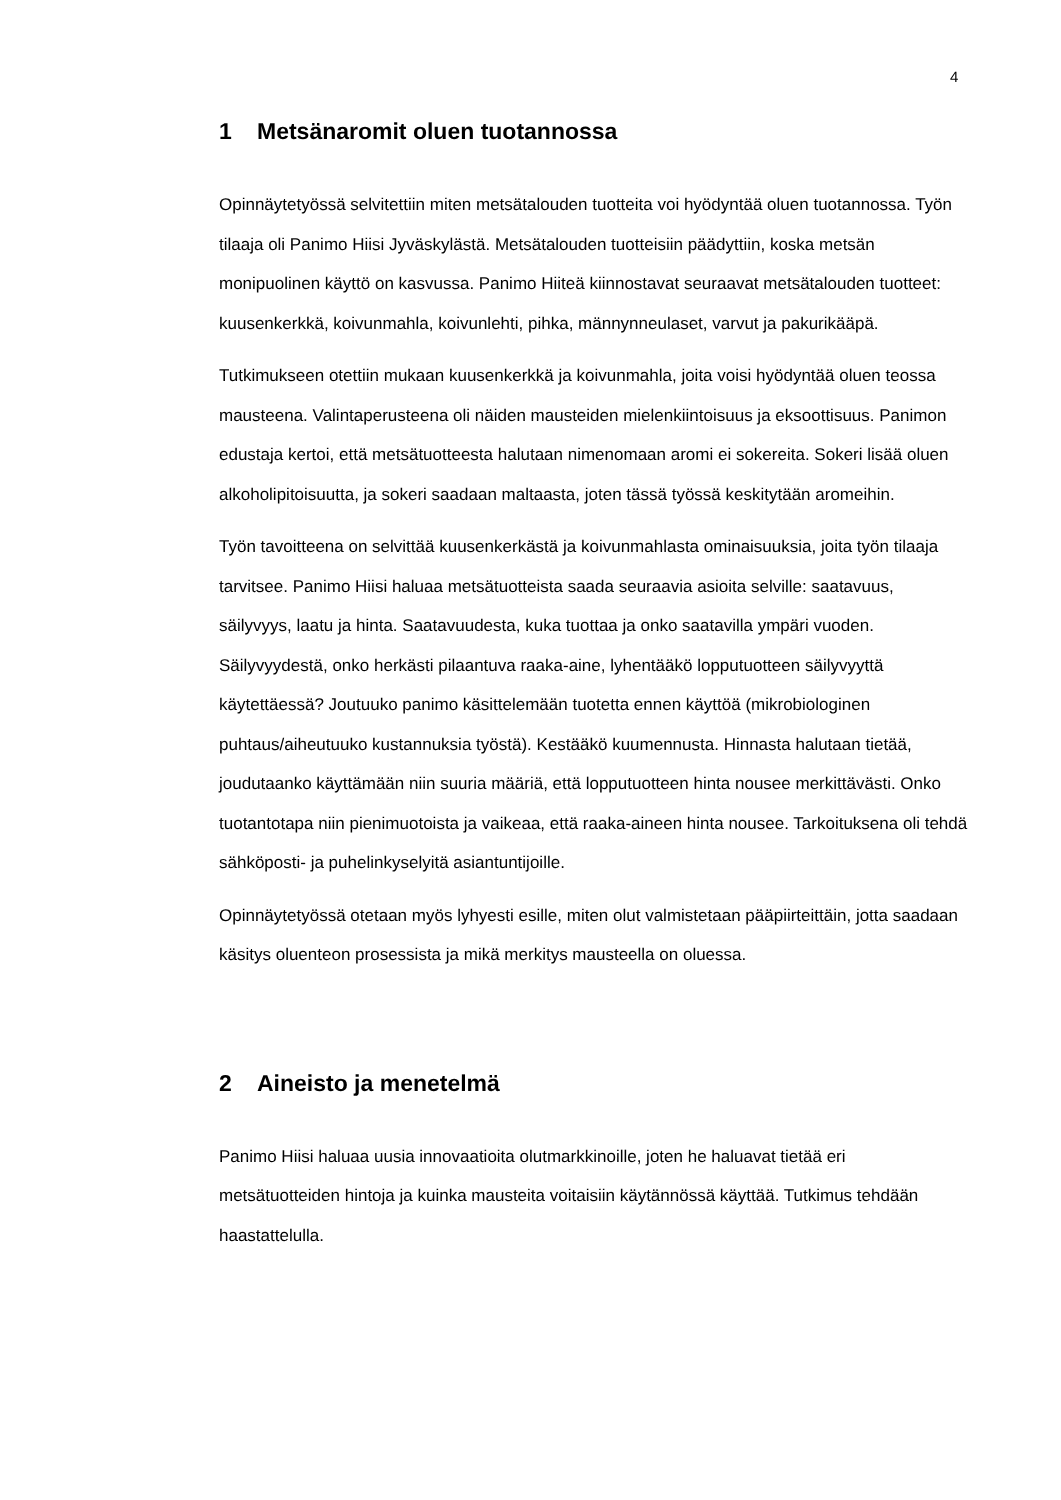4
1 Metsänaromit oluen tuotannossa
Opinnäytetyössä selvitettiin miten metsätalouden tuotteita voi hyödyntää oluen tuotannossa. Työn tilaaja oli Panimo Hiisi Jyväskylästä. Metsätalouden tuotteisiin päädyttiin, koska metsän monipuolinen käyttö on kasvussa. Panimo Hiiteä kiinnostavat seuraavat metsätalouden tuotteet: kuusenkerkkä, koivunmahla, koivunlehti, pihka, männynneulaset, varvut ja pakurikääpä.
Tutkimukseen otettiin mukaan kuusenkerkkä ja koivunmahla, joita voisi hyödyntää oluen teossa mausteena. Valintaperusteena oli näiden mausteiden mielenkiintoisuus ja eksoottisuus. Panimon edustaja kertoi, että metsätuotteesta halutaan nimenomaan aromi ei sokereita. Sokeri lisää oluen alkoholipitoisuutta, ja sokeri saadaan maltaasta, joten tässä työssä keskitytään aromeihin.
Työn tavoitteena on selvittää kuusenkerkästä ja koivunmahlasta ominaisuuksia, joita työn tilaaja tarvitsee. Panimo Hiisi haluaa metsätuotteista saada seuraavia asioita selville: saatavuus, säilyvyys, laatu ja hinta. Saatavuudesta, kuka tuottaa ja onko saatavilla ympäri vuoden. Säilyvyydestä, onko herkästi pilaantuva raaka-aine, lyhentääkö lopputuotteen säilyvyyttä käytettäessä? Joutuuko panimo käsittelemään tuotetta ennen käyttöä (mikrobiologinen puhtaus/aiheutuuko kustannuksia työstä). Kestääkö kuumennusta. Hinnasta halutaan tietää, joudutaanko käyttämään niin suuria määriä, että lopputuotteen hinta nousee merkittävästi. Onko tuotantotapa niin pienimuotoista ja vaikeaa, että raaka-aineen hinta nousee. Tarkoituksena oli tehdä sähköposti- ja puhelinkyselyitä asiantuntijoille.
Opinnäytetyössä otetaan myös lyhyesti esille, miten olut valmistetaan pääpiirteittäin, jotta saadaan käsitys oluenteon prosessista ja mikä merkitys mausteella on oluessa.
2 Aineisto ja menetelmä
Panimo Hiisi haluaa uusia innovaatioita olutmarkkinoille, joten he haluavat tietää eri metsätuotteiden hintoja ja kuinka mausteita voitaisiin käytännössä käyttää. Tutkimus tehdään haastattelulla.